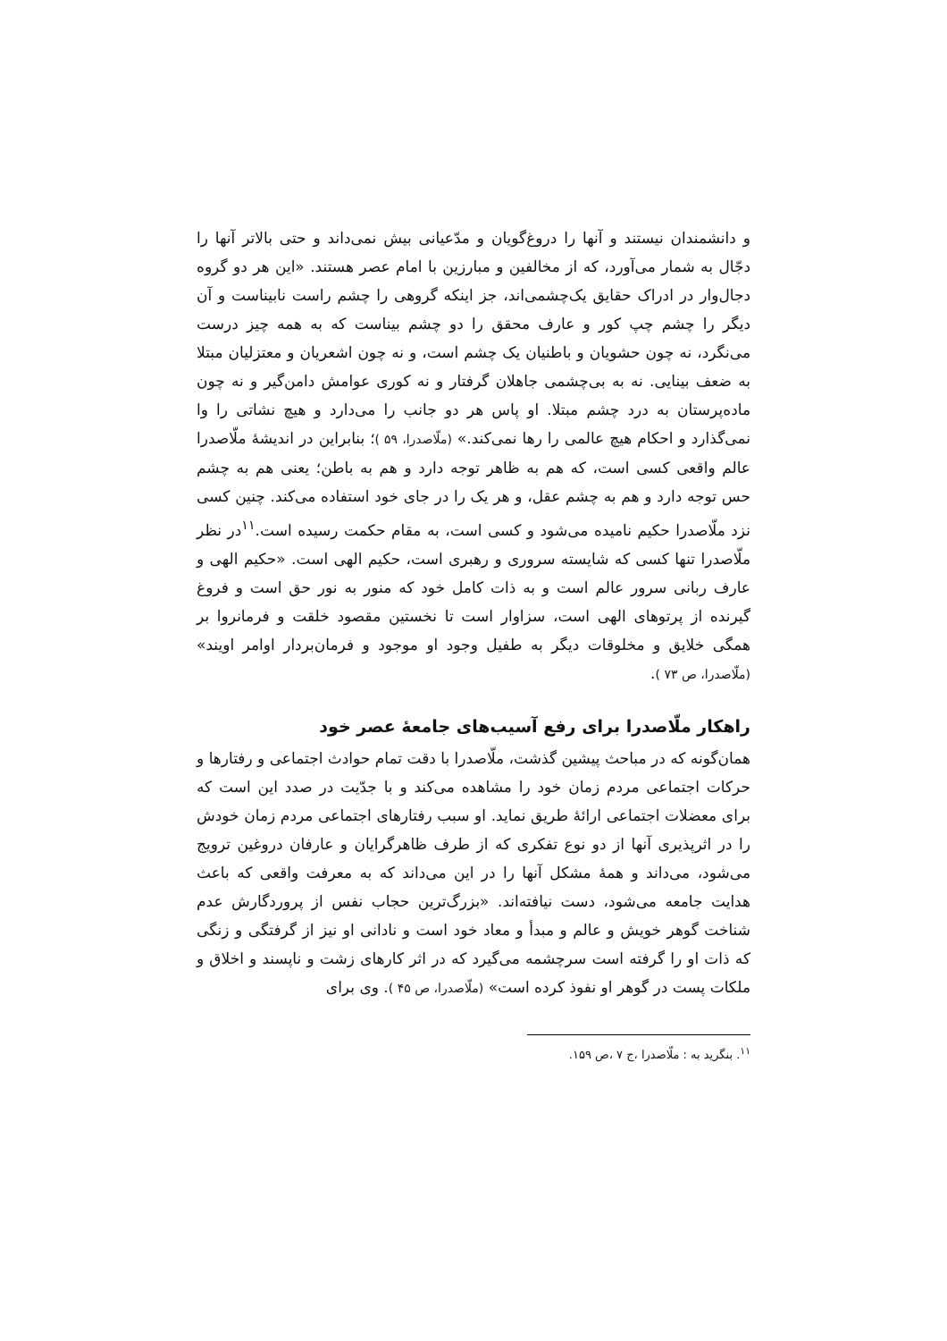و دانشمندان نیستند و آنها را دروغ‌گویان و مدّعیانی بیش نمی‌داند و حتی بالاتر آنها را دجّال به شمار می‌آورد، که از مخالفین و مبارزین با امام عصر هستند. «این هر دو گروه دجال‌وار در ادراک حقایق یک‌چشمی‌اند، جز اینکه گروهی را چشم راست نابیناست و آن دیگر را چشم چپ کور و عارف محقق را دو چشم بیناست که به همه چیز درست می‌نگرد، نه چون حشویان و باطنیان یک چشم است، و نه چون اشعریان و معتزلیان مبتلا به ضعف بینایی. نه به بی‌چشمی جاهلان گرفتار و نه کوری عوامش دامن‌گیر و نه چون ماده‌پرستان به درد چشم مبتلا. او پاس هر دو جانب را می‌دارد و هیچ نشاتی را وا نمی‌گذارد و احکام هیچ عالمی را رها نمی‌کند.» (ملّاصدرا، ۵۹ )؛ بنابراین در اندیشهٔ ملّاصدرا عالم واقعی کسی است، که هم به ظاهر توجه دارد و هم به باطن؛ یعنی هم به چشم حس توجه دارد و هم به چشم عقل، و هر یک را در جای خود استفاده می‌کند. چنین کسی نزد ملّاصدرا حکیم نامیده می‌شود و کسی است، به مقام حکمت رسیده است.<sup>۱۱</sup>در نظر ملّاصدرا تنها کسی که شایسته سروری و رهبری است، حکیم الهی است. «حکیم الهی و عارف ربانی سرور عالم است و به ذات کامل خود که منور به نور حق است و فروغ گیرنده از پرتوهای الهی است، سزاوار است تا نخستین مقصود خلقت و فرمانروا بر همگی خلایق و مخلوقات دیگر به طفیل وجود او موجود و فرمان‌بردار اوامر اویند» (ملّاصدرا، ص ۷۳ ).
راهکار ملّاصدرا برای رفع آسیب‌های جامعهٔ عصر خود
همان‌گونه که در مباحث پیشین گذشت، ملّاصدرا با دقت تمام حوادث اجتماعی و رفتارها و حرکات اجتماعی مردم زمان خود را مشاهده می‌کند و با جدّیت در صدد این است که برای معضلات اجتماعی ارائهٔ طریق نماید. او سبب رفتارهای اجتماعی مردم زمان خودش را در اثرپذیری آنها از دو نوع تفکری که از طرف ظاهرگرایان و عارفان دروغین ترویج می‌شود، می‌داند و همهٔ مشکل آنها را در این می‌داند که به معرفت واقعی که باعث هدایت جامعه می‌شود، دست نیافته‌اند. «بزرگ‌ترین حجاب نفس از پروردگارش عدم شناخت گوهر خویش و عالم و مبدأ و معاد خود است و نادانی او نیز از گرفتگی و زنگی که ذات او را گرفته است سرچشمه می‌گیرد که در اثر کارهای زشت و ناپسند و اخلاق و ملکات پست در گوهر او نفوذ کرده است» (ملّاصدرا، ص ۴۵ ). وی برای
<sup>۱۱</sup>. بنگرید به : ملّاصدرا ،ج ۷ ،ص ۱۵۹.